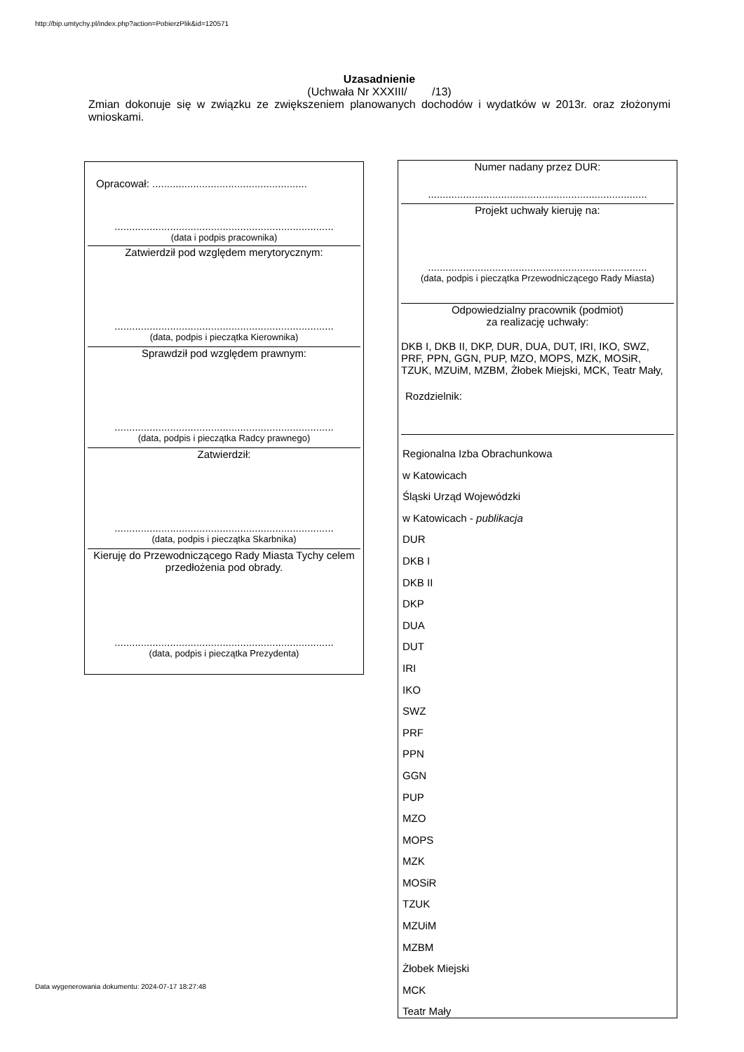http://bip.umtychy.pl/index.php?action=PobierzPlik&id=120571
Uzasadnienie
(Uchwała Nr XXXIII/ /13)
Zmian dokonuje się w związku ze zwiększeniem planowanych dochodów i wydatków w 2013r. oraz złożonymi wnioskami.
Opracował: .....................................................
...........................................................................
(data i podpis pracownika)
Zatwierdził pod względem merytorycznym:
...........................................................................
(data, podpis i pieczątka Kierownika)
Sprawdził pod względem prawnym:
...........................................................................
(data, podpis i pieczątka Radcy prawnego)
Zatwierdził:
...........................................................................
(data, podpis i pieczątka Skarbnika)
Kieruję do Przewodniczącego Rady Miasta Tychy celem przedłożenia pod obrady.
...........................................................................
(data, podpis i pieczątka Prezydenta)
Numer nadany przez DUR:
...........................................................................
Projekt uchwały kieruję na:
...........................................................................
(data, podpis i pieczątka Przewodniczącego Rady Miasta)
Odpowiedzialny pracownik (podmiot)
za realizację uchwały:
DKB I, DKB II, DKP, DUR, DUA, DUT, IRI, IKO, SWZ, PRF, PPN, GGN, PUP, MZO, MOPS, MZK, MOSiR, TZUK, MZUiM, MZBM, Żłobek Miejski, MCK, Teatr Mały,
Rozdzielnik:
Regionalna Izba Obrachunkowa
w Katowicach
Śląski Urząd Wojewódzki
w Katowicach - publikacja
DUR
DKB I
DKB II
DKP
DUA
DUT
IRI
IKO
SWZ
PRF
PPN
GGN
PUP
MZO
MOPS
MZK
MOSiR
TZUK
MZUiM
MZBM
Żłobek Miejski
MCK
Teatr Mały
Data wygenerowania dokumentu: 2024-07-17 18:27:48